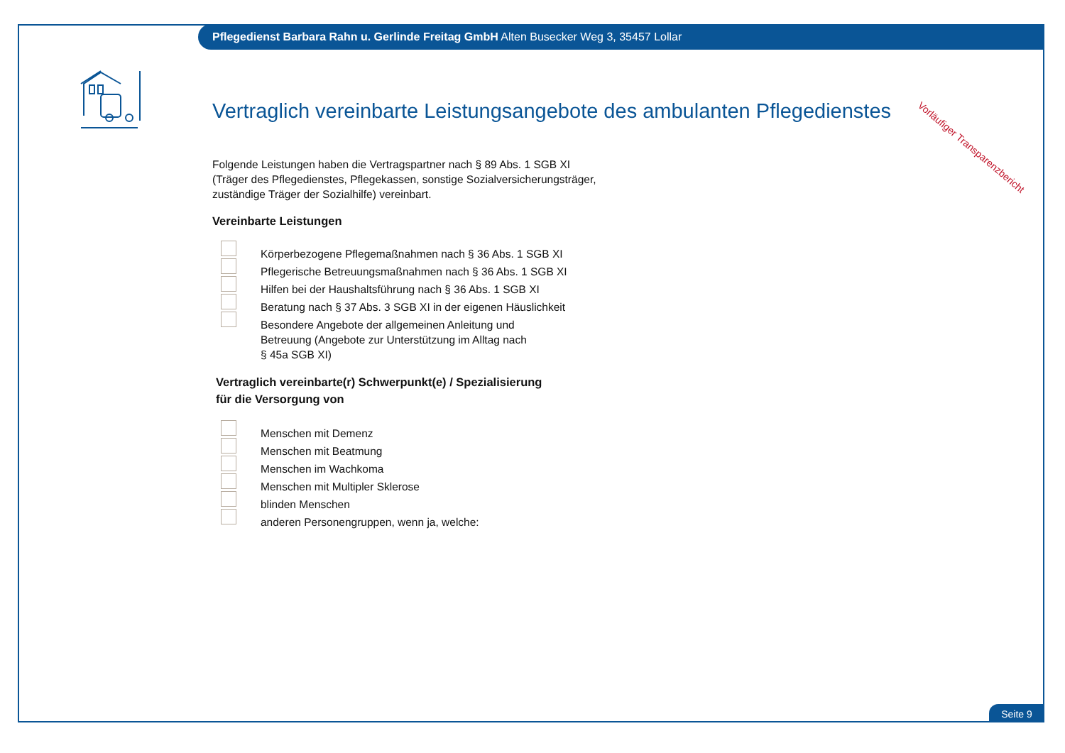Pflegedienst Barbara Rahn u. Gerlinde Freitag GmbH Alten Busecker Weg 3, 35457 Lollar
Vorläufiger Transparenzbericht
Vertraglich vereinbarte Leistungsangebote des ambulanten Pflegedienstes
Folgende Leistungen haben die Vertragspartner nach § 89 Abs. 1 SGB XI
(Träger des Pflegedienstes, Pflegekassen, sonstige Sozialversicherungsträger,
zuständige Träger der Sozialhilfe) vereinbart.
Vereinbarte Leistungen
Körperbezogene Pflegemaßnahmen nach § 36 Abs. 1 SGB XI
Pflegerische Betreuungsmaßnahmen nach § 36 Abs. 1 SGB XI
Hilfen bei der Haushaltsführung nach § 36 Abs. 1 SGB XI
Beratung nach § 37 Abs. 3 SGB XI in der eigenen Häuslichkeit
Besondere Angebote der allgemeinen Anleitung und
Betreuung (Angebote zur Unterstützung im Alltag nach
§ 45a SGB XI)
Vertraglich vereinbarte(r) Schwerpunkt(e) / Spezialisierung
für die Versorgung von
Menschen mit Demenz
Menschen mit Beatmung
Menschen im Wachkoma
Menschen mit Multipler Sklerose
blinden Menschen
anderen Personengruppen, wenn ja, welche:
Seite 9